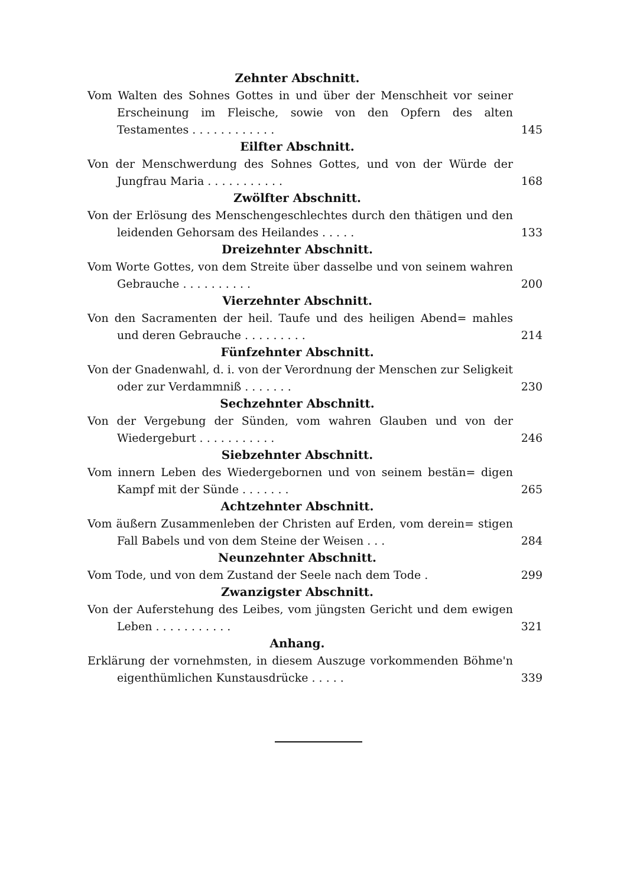Zehnter Abschnitt.
Vom Walten des Sohnes Gottes in und über der Menschheit vor seiner Erscheinung im Fleische, sowie von den Opfern des alten Testamentes . . . . . . . . . . . .
145
Eilfter Abschnitt.
Von der Menschwerdung des Sohnes Gottes, und von der Würde der Jungfrau Maria . . . . . . . . . . .
168
Zwölfter Abschnitt.
Von der Erlösung des Menschengeschlechtes durch den thätigen und den leidenden Gehorsam des Heilandes . . . . .
133
Dreizehnter Abschnitt.
Vom Worte Gottes, von dem Streite über dasselbe und von seinem wahren Gebrauche . . . . . . . . . .
200
Vierzehnter Abschnitt.
Von den Sacramenten der heil. Taufe und des heiligen Abend= mahles und deren Gebrauche . . . . . . . . .
214
Fünfzehnter Abschnitt.
Von der Gnadenwahl, d. i. von der Verordnung der Menschen zur Seligkeit oder zur Verdammniß . . . . . . .
230
Sechzehnter Abschnitt.
Von der Vergebung der Sünden, vom wahren Glauben und von der Wiedergeburt . . . . . . . . . . .
246
Siebzehnter Abschnitt.
Vom innern Leben des Wiedergebornen und von seinem bestän= digen Kampf mit der Sünde . . . . . . .
265
Achtzehnter Abschnitt.
Vom äußern Zusammenleben der Christen auf Erden, vom derein= stigen Fall Babels und von dem Steine der Weisen . . .
284
Neunzehnter Abschnitt.
Vom Tode, und von dem Zustand der Seele nach dem Tode .
299
Zwanzigster Abschnitt.
Von der Auferstehung des Leibes, vom jüngsten Gericht und dem ewigen Leben . . . . . . . . . . .
321
Anhang.
Erklärung der vornehmsten, in diesem Auszuge vorkommenden Böhme'n eigenthümlichen Kunstausdrücke . . . . .
339